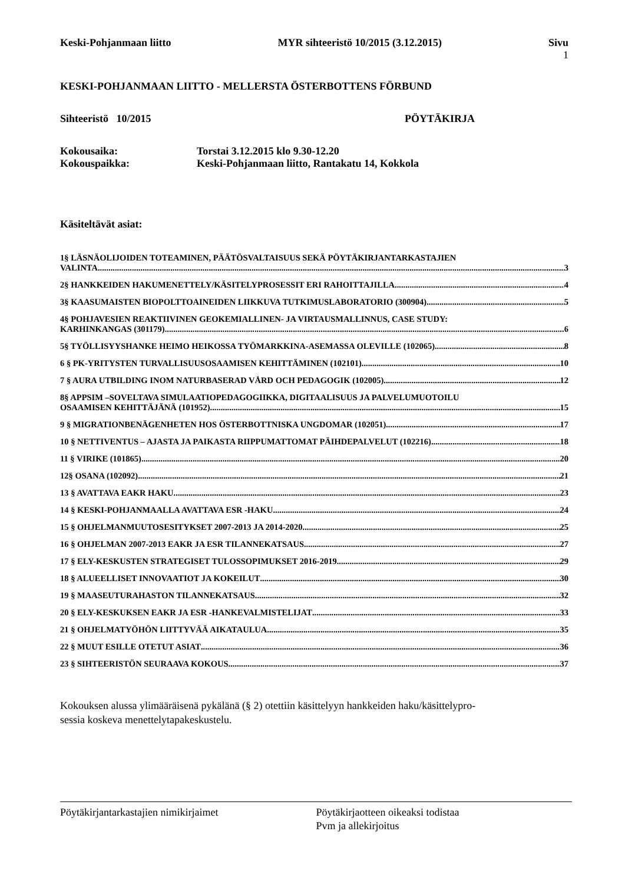Keski-Pohjanmaan liitto MYR sihteeristö 10/2015 (3.12.2015) Sivu
1
KESKI-POHJANMAAN LIITTO - MELLERSTA ÖSTERBOTTENS FÖRBUND
Sihteeristö 10/2015 PÖYTÄKIRJA
Kokousaika: Torstai 3.12.2015 klo 9.30-12.20
Kokouspaikka: Keski-Pohjanmaan liitto, Rantakatu 14, Kokkola
Käsiteltävät asiat:
1§ LÄSNÄOLIJOIDEN TOTEAMINEN, PÄÄTÖSVALTAISUUS SEKÄ PÖYTÄKIRJANTARKASTAJIEN
VALINTA 3
2§ HANKKEIDEN HAKUMENETTELY/KÄSITELYPROSESSIT ERI RAHOITTAJILLA 4
3§ KAASUMAISTEN BIOPOLTTOAINEIDEN LIIKKUVA TUTKIMUSLABORATORIO (300904) 5
4§ POHJAVESIEN REAKTIIVINEN GEOKEMIALLINEN- JA VIRTAUSMALLINNUS, CASE STUDY:
KARHINKANGAS (301179) 6
5§ TYÖLLISYYSHANKE HEIMO HEIKOSSA TYÖMARKKINA-ASEMASSA OLEVILLE (102065) 8
6 § PK-YRITYSTEN TURVALLISUUSOSAAMISEN KEHITTÄMINEN (102101) 10
7 § AURA UTBILDING INOM NATURBASERAD VÅRD OCH PEDAGOGIK (102005) 12
8§ APPSIM –SOVELTAVA SIMULAATIOPEDAGOGIIKKA, DIGITAALISUUS JA PALVELUMUOTOILU
OSAAMISEN KEHITTÄJÄNÄ (101952) 15
9 § MIGRATIONBENÄGENHETEN HOS ÖSTERBOTTNISKA UNGDOMAR (102051) 17
10 § NETTIVENTUS – AJASTA JA PAIKASTA RIIPPUMATTOMAT PÄIHDEPALVELUT (102216) 18
11 § VIRIKE (101865) 20
12§ OSANA (102092) 21
13 § AVATTAVA EAKR HAKU 23
14 § KESKI-POHJANMAALLA AVATTAVA ESR -HAKU 24
15 § OHJELMANMUUTOSESITYKSET 2007-2013 JA 2014-2020 25
16 § OHJELMAN 2007-2013 EAKR JA ESR TILANNEKATSAUS 27
17 § ELY-KESKUSTEN STRATEGISET TULOSSOPIMUKSET 2016-2019 29
18 § ALUEELLISET INNOVAATIOT JA KOKEILUT 30
19 § MAASEUTURAHASTON TILANNEKATSAUS 32
20 § ELY-KESKUKSEN EAKR JA ESR -HANKEVALMISTELIJAT 33
21 § OHJELMATYÖHÖN LIITTYVÄÄ AIKATAULUA 35
22 § MUUT ESILLE OTETUT ASIAT 36
23 § SIHTEERISTÖN SEURAAVA KOKOUS 37
Kokouksen alussa ylimääräisenä pykälänä (§ 2) otettiin käsittelyyn hankkeiden haku/käsittelypro-
sessia koskeva menettelytapakeskustelu.
Pöytäkirjantarkastajien nimikirjaimet Pöytäkirjaotteen oikeaksi todistaa
Pvm ja allekirjoitus